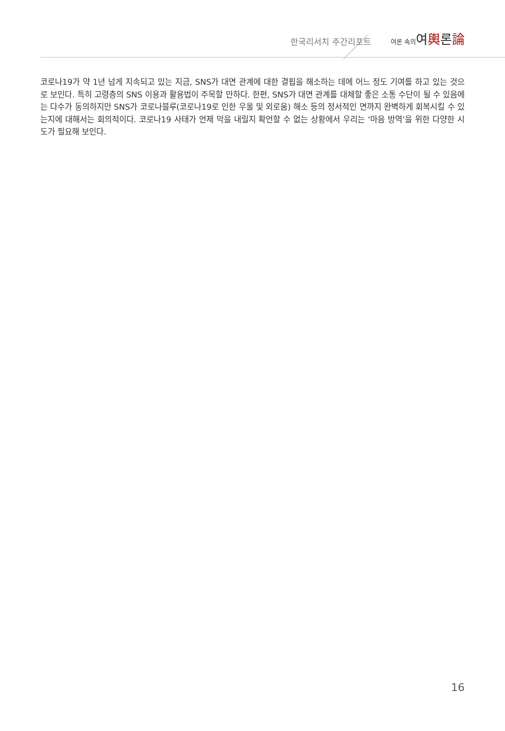한국리서치 주간리포트 여론 속의여輿론論
코로나19가 약 1년 넘게 지속되고 있는 지금, SNS가 대면 관계에 대한 결핍을 해소하는 데에 어느 정도 기여를 하고 있는 것으로 보인다. 특히 고령층의 SNS 이용과 활용법이 주목할 만하다. 한편, SNS가 대면 관계를 대체할 좋은 소통 수단이 될 수 있음에는 다수가 동의하지만 SNS가 코로나블루(코로나19로 인한 우울 및 외로움) 해소 등의 정서적인 면까지 완벽하게 회복시킬 수 있는지에 대해서는 회의적이다. 코로나19 사태가 언제 막을 내릴지 확언할 수 없는 상황에서 우리는 ‘마음 방역’을 위한 다양한 시도가 필요해 보인다.
16